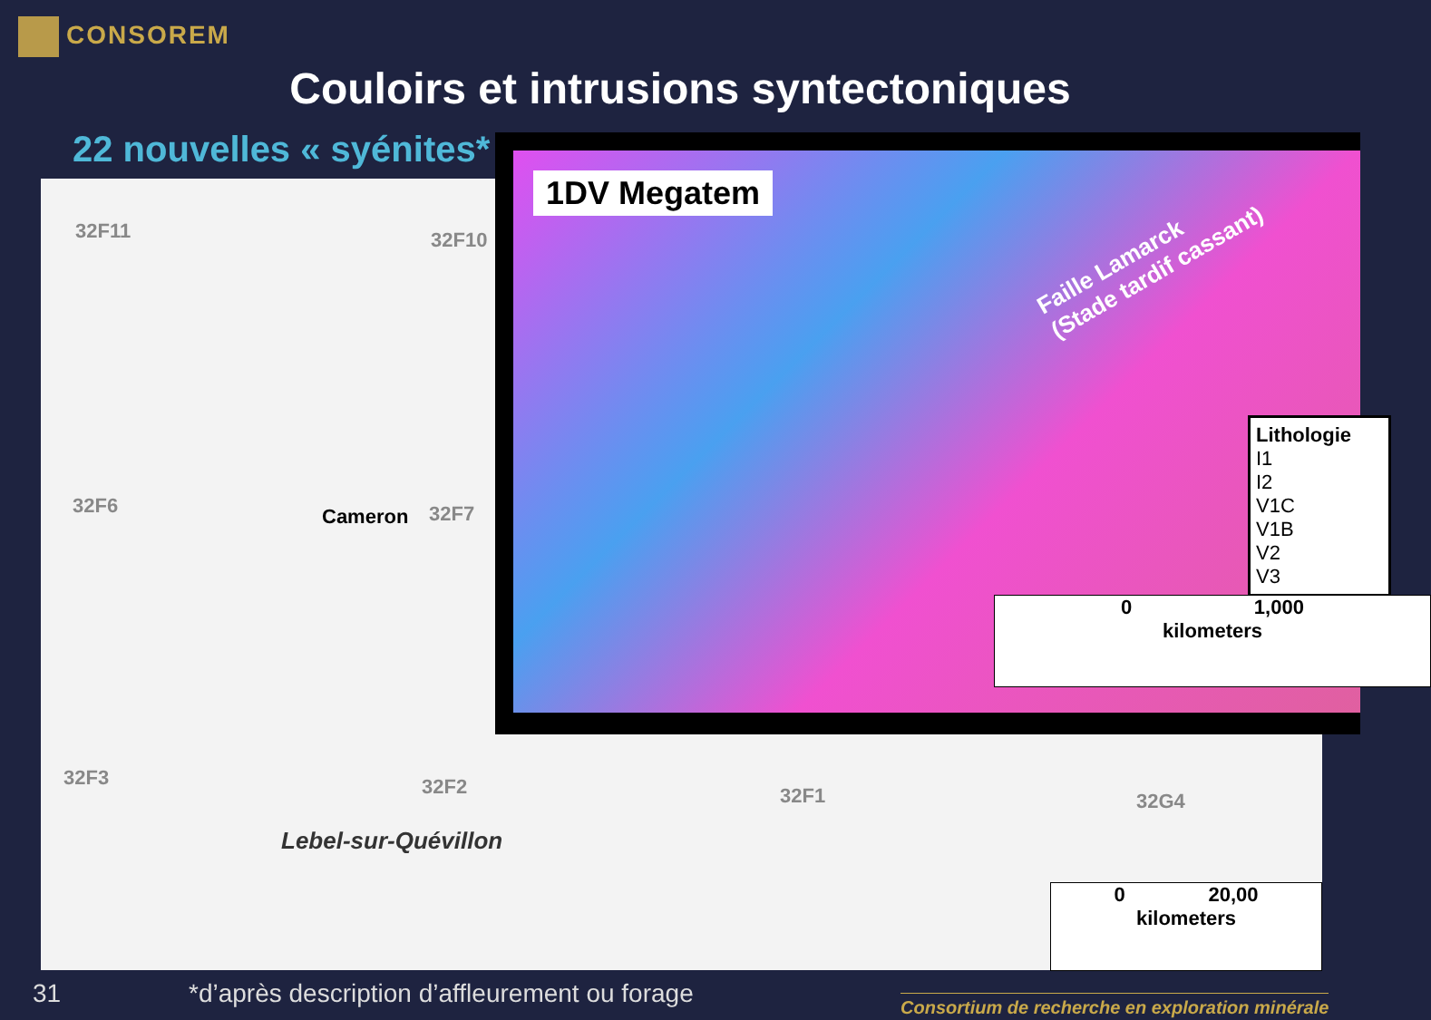CONSOREM
Couloirs et intrusions syntectoniques
22 nouvelles « syénites*
32F11 32F10
32F6 Cameron 32F7
32F3 32F2 32F1 32G4
Lebel-sur-Quévillon
0 20,00
kilometers
1DV Megatem
Faille Lamarck
(Stade tardif cassant)
Lithologie
I1
I2
V1C
V1B
V2
V3
0 1,000
kilometers
31
*d’après description d’affleurement ou forage
Consortium de recherche en exploration minérale